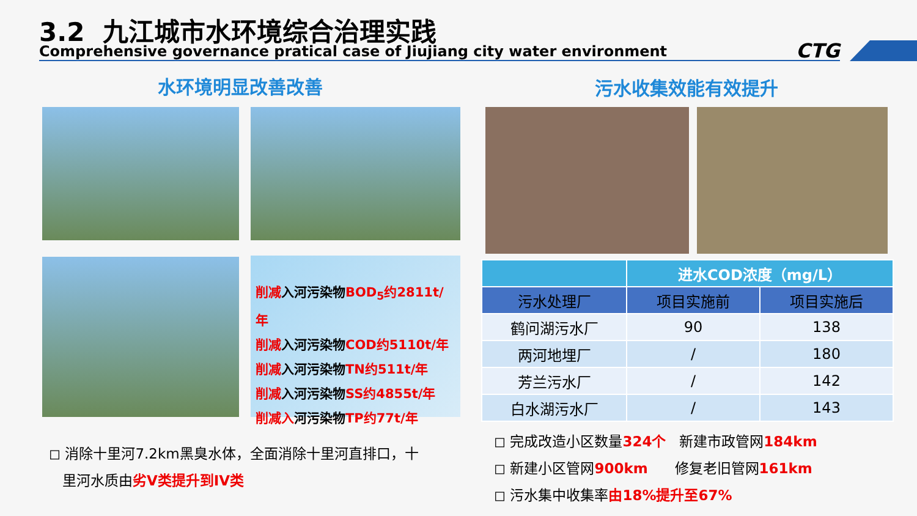3.2 九江城市水环境综合治理实践
Comprehensive governance pratical case of Jiujiang city water environment CTG
水环境明显改善改善 污水收集效能有效提升
削减入河污染物BOD<sub>5</sub>约2811t/年
削减入河污染物COD约5110t/年
削减入河污染物TN约511t/年
削减入河污染物SS约4855t/年
削减入河污染物TP约77t/年
| | 进水COD浓度（mg/L） | |
| --- | --- | --- |
| 污水处理厂 | 项目实施前 | 项目实施后 |
| 鹤问湖污水厂 | 90 | 138 |
| 两河地埋厂 | / | 180 |
| 芳兰污水厂 | / | 142 |
| 白水湖污水厂 | / | 143 |
◻ 消除十里河7.2km黑臭水体，全面消除十里河直排口，十
里河水质由劣V类提升到IV类
◻ 完成改造小区数量324个 新建市政管网184km
◻ 新建小区管网900km 修复老旧管网161km
◻ 污水集中收集率由18%提升至67%